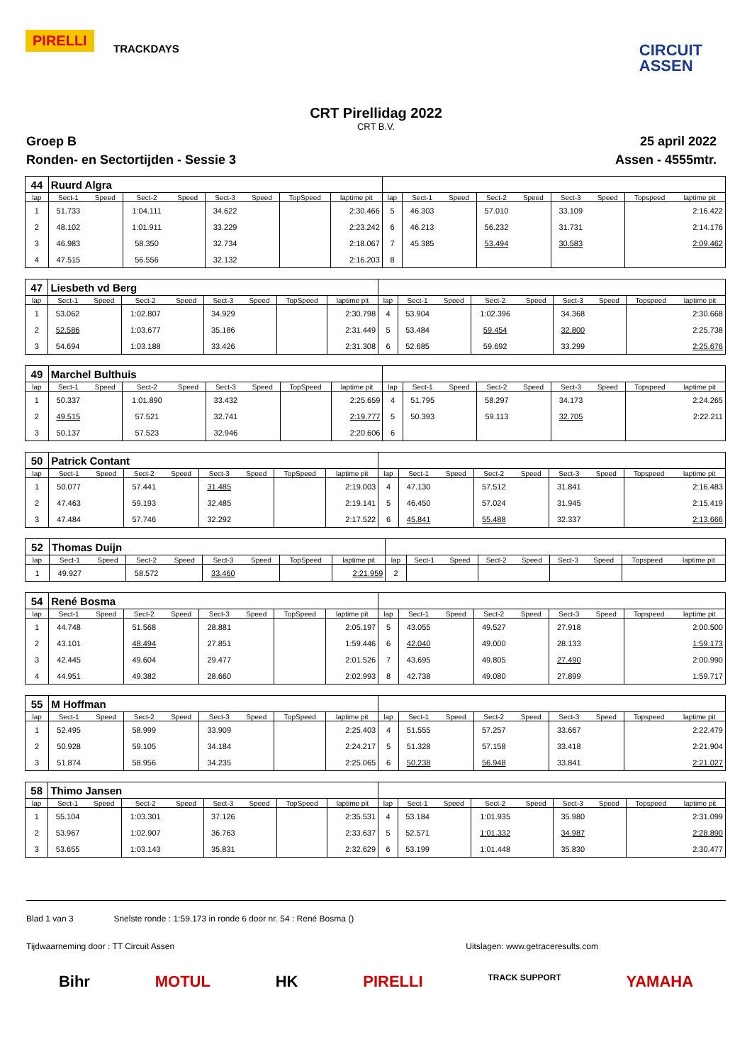PIRELLI
TRACKDAYS
CIRCUIT
ASSEN
CRT Pirellidag 2022
CRT B.V.
Groep B
Ronden- en Sectortijden - Sessie 3
25 april 2022
Assen - 4555mtr.
| 44 | Ruurd Algra | | | | | | | | | | | | | | | | |
| lap | Sect-1 | Speed | Sect-2 | Speed | Sect-3 | Speed | TopSpeed | laptime pit | lap | Sect-1 | Speed | Sect-2 | Speed | Sect-3 | Speed | Topspeed | laptime pit |
| 1 | 51.733 | | 1:04.111 | | 34.622 | | | 2:30.466 | 5 | 46.303 | | 57.010 | | 33.109 | | | 2:16.422 |
| 2 | 48.102 | | 1:01.911 | | 33.229 | | | 2:23.242 | 6 | 46.213 | | 56.232 | | 31.731 | | | 2:14.176 |
| 3 | 46.983 | | 58.350 | | 32.734 | | | 2:18.067 | 7 | 45.385 | | 53.494 | | 30.583 | | | 2:09.462 |
| 4 | 47.515 | | 56.556 | | 32.132 | | | 2:16.203 | 8 | | | | | | | | |
| 47 | Liesbeth vd Berg | | | | | | | | | | | | | | | | |
| lap | Sect-1 | Speed | Sect-2 | Speed | Sect-3 | Speed | TopSpeed | laptime pit | lap | Sect-1 | Speed | Sect-2 | Speed | Sect-3 | Speed | Topspeed | laptime pit |
| 1 | 53.062 | | 1:02.807 | | 34.929 | | | 2:30.798 | 4 | 53.904 | | 1:02.396 | | 34.368 | | | 2:30.668 |
| 2 | 52.586 | | 1:03.677 | | 35.186 | | | 2:31.449 | 5 | 53.484 | | 59.454 | | 32.800 | | | 2:25.738 |
| 3 | 54.694 | | 1:03.188 | | 33.426 | | | 2:31.308 | 6 | 52.685 | | 59.692 | | 33.299 | | | 2:25.676 |
| 49 | Marchel Bulthuis | | | | | | | | | | | | | | | | |
| lap | Sect-1 | Speed | Sect-2 | Speed | Sect-3 | Speed | TopSpeed | laptime pit | lap | Sect-1 | Speed | Sect-2 | Speed | Sect-3 | Speed | Topspeed | laptime pit |
| 1 | 50.337 | | 1:01.890 | | 33.432 | | | 2:25.659 | 4 | 51.795 | | 58.297 | | 34.173 | | | 2:24.265 |
| 2 | 49.515 | | 57.521 | | 32.741 | | | 2:19.777 | 5 | 50.393 | | 59.113 | | 32.705 | | | 2:22.211 |
| 3 | 50.137 | | 57.523 | | 32.946 | | | 2:20.606 | 6 | | | | | | | | |
| 50 | Patrick Contant | | | | | | | | | | | | | | | | |
| lap | Sect-1 | Speed | Sect-2 | Speed | Sect-3 | Speed | TopSpeed | laptime pit | lap | Sect-1 | Speed | Sect-2 | Speed | Sect-3 | Speed | Topspeed | laptime pit |
| 1 | 50.077 | | 57.441 | | 31.485 | | | 2:19.003 | 4 | 47.130 | | 57.512 | | 31.841 | | | 2:16.483 |
| 2 | 47.463 | | 59.193 | | 32.485 | | | 2:19.141 | 5 | 46.450 | | 57.024 | | 31.945 | | | 2:15.419 |
| 3 | 47.484 | | 57.746 | | 32.292 | | | 2:17.522 | 6 | 45.841 | | 55.488 | | 32.337 | | | 2:13.666 |
| 52 | Thomas Duijn | | | | | | | | | | | | | | | | |
| lap | Sect-1 | Speed | Sect-2 | Speed | Sect-3 | Speed | TopSpeed | laptime pit | lap | Sect-1 | Speed | Sect-2 | Speed | Sect-3 | Speed | Topspeed | laptime pit |
| 1 | 49.927 | | 58.572 | | 33.460 | | | 2:21.959 | 2 | | | | | | | | |
| 54 | René Bosma | | | | | | | | | | | | | | | | |
| lap | Sect-1 | Speed | Sect-2 | Speed | Sect-3 | Speed | TopSpeed | laptime pit | lap | Sect-1 | Speed | Sect-2 | Speed | Sect-3 | Speed | Topspeed | laptime pit |
| 1 | 44.748 | | 51.568 | | 28.881 | | | 2:05.197 | 5 | 43.055 | | 49.527 | | 27.918 | | | 2:00.500 |
| 2 | 43.101 | | 48.494 | | 27.851 | | | 1:59.446 | 6 | 42.040 | | 49.000 | | 28.133 | | | 1:59.173 |
| 3 | 42.445 | | 49.604 | | 29.477 | | | 2:01.526 | 7 | 43.695 | | 49.805 | | 27.490 | | | 2:00.990 |
| 4 | 44.951 | | 49.382 | | 28.660 | | | 2:02.993 | 8 | 42.738 | | 49.080 | | 27.899 | | | 1:59.717 |
| 55 | M Hoffman | | | | | | | | | | | | | | | | |
| lap | Sect-1 | Speed | Sect-2 | Speed | Sect-3 | Speed | TopSpeed | laptime pit | lap | Sect-1 | Speed | Sect-2 | Speed | Sect-3 | Speed | Topspeed | laptime pit |
| 1 | 52.495 | | 58.999 | | 33.909 | | | 2:25.403 | 4 | 51.555 | | 57.257 | | 33.667 | | | 2:22.479 |
| 2 | 50.928 | | 59.105 | | 34.184 | | | 2:24.217 | 5 | 51.328 | | 57.158 | | 33.418 | | | 2:21.904 |
| 3 | 51.874 | | 58.956 | | 34.235 | | | 2:25.065 | 6 | 50.238 | | 56.948 | | 33.841 | | | 2:21.027 |
| 58 | Thimo Jansen | | | | | | | | | | | | | | | | |
| lap | Sect-1 | Speed | Sect-2 | Speed | Sect-3 | Speed | TopSpeed | laptime pit | lap | Sect-1 | Speed | Sect-2 | Speed | Sect-3 | Speed | Topspeed | laptime pit |
| 1 | 55.104 | | 1:03.301 | | 37.126 | | | 2:35.531 | 4 | 53.184 | | 1:01.935 | | 35.980 | | | 2:31.099 |
| 2 | 53.967 | | 1:02.907 | | 36.763 | | | 2:33.637 | 5 | 52.571 | | 1:01.332 | | 34.987 | | | 2:28.890 |
| 3 | 53.655 | | 1:03.143 | | 35.831 | | | 2:32.629 | 6 | 53.199 | | 1:01.448 | | 35.830 | | | 2:30.477 |
Blad 1 van 3 Snelste ronde : 1:59.173 in ronde 6 door nr. 54 : René Bosma ()
Tijdwaarneming door : TT Circuit Assen Uitslagen: www.getraceresults.com
Bihr MOTUL HK PIRELLI TRACK SUPPORT YAMAHA